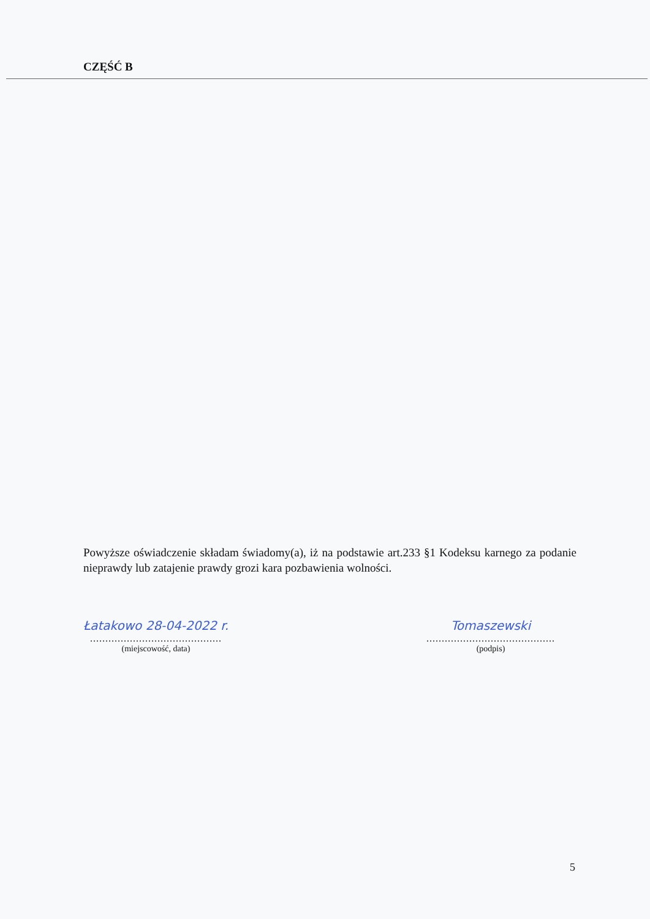CZĘŚĆ B
Powyższe oświadczenie składam świadomy(a), iż na podstawie art.233 §1 Kodeksu karnego za podanie nieprawdy lub zatajenie prawdy grozi kara pozbawienia wolności.
Łatakowo 28-04-2022 r.
...........................................
(miejscowość, data)
Tomaszewski
..........................................
(podpis)
5